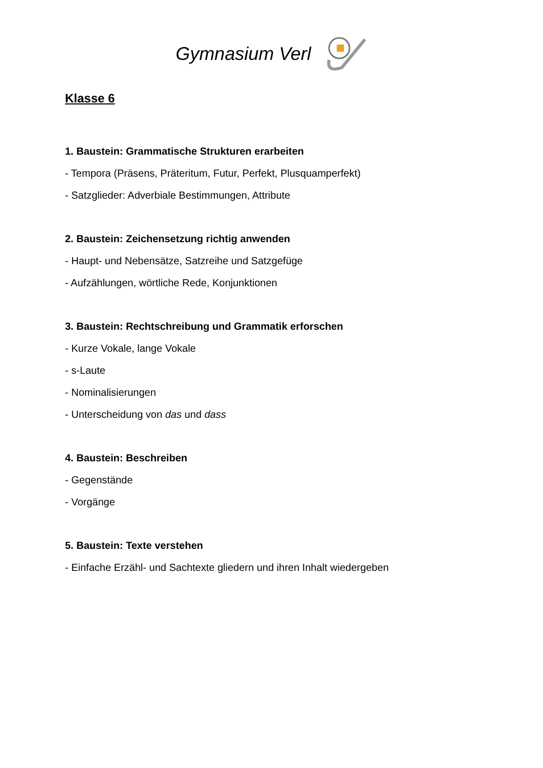Gymnasium Verl
Klasse 6
1. Baustein: Grammatische Strukturen erarbeiten
- Tempora (Präsens, Präteritum, Futur, Perfekt, Plusquamperfekt)
- Satzglieder: Adverbiale Bestimmungen, Attribute
2. Baustein: Zeichensetzung richtig anwenden
- Haupt- und Nebensätze, Satzreihe und Satzgefüge
- Aufzählungen, wörtliche Rede, Konjunktionen
3. Baustein: Rechtschreibung und Grammatik erforschen
- Kurze Vokale, lange Vokale
- s-Laute
- Nominalisierungen
- Unterscheidung von das und dass
4. Baustein: Beschreiben
- Gegenstände
- Vorgänge
5. Baustein: Texte verstehen
- Einfache Erzähl- und Sachtexte gliedern und ihren Inhalt wiedergeben